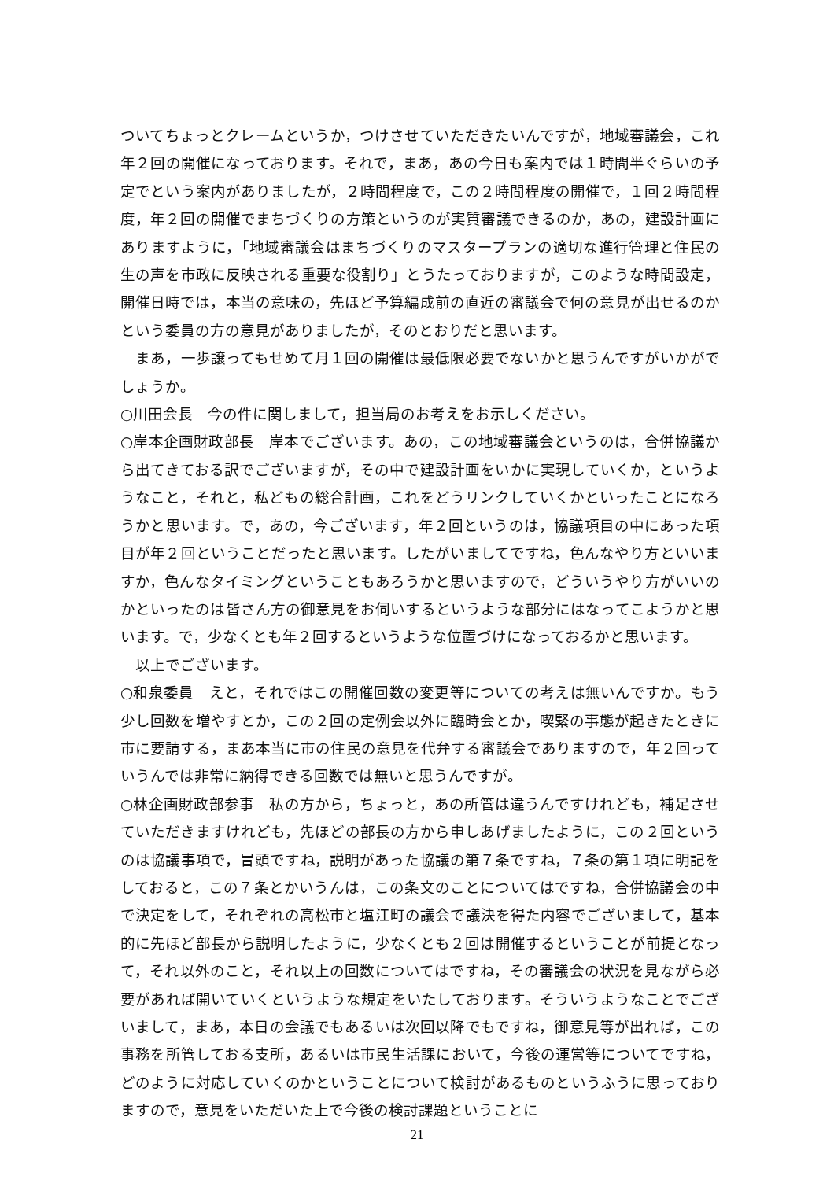ついてちょっとクレームというか，つけさせていただきたいんですが，地域審議会，これ年２回の開催になっております。それで，まあ，あの今日も案内では１時間半ぐらいの予定でという案内がありましたが，２時間程度で，この２時間程度の開催で，１回２時間程度，年２回の開催でまちづくりの方策というのが実質審議できるのか，あの，建設計画にありますように，「地域審議会はまちづくりのマスタープランの適切な進行管理と住民の生の声を市政に反映される重要な役割り」とうたっておりますが，このような時間設定，開催日時では，本当の意味の，先ほど予算編成前の直近の審議会で何の意見が出せるのかという委員の方の意見がありましたが，そのとおりだと思います。
　まあ，一歩譲ってもせめて月１回の開催は最低限必要でないかと思うんですがいかがでしょうか。
○川田会長　今の件に関しまして，担当局のお考えをお示しください。
○岸本企画財政部長　岸本でございます。あの，この地域審議会というのは，合併協議から出てきておる訳でございますが，その中で建設計画をいかに実現していくか，というようなこと，それと，私どもの総合計画，これをどうリンクしていくかといったことになろうかと思います。で，あの，今ございます，年２回というのは，協議項目の中にあった項目が年２回ということだったと思います。したがいましてですね，色んなやり方といいますか，色んなタイミングということもあろうかと思いますので，どういうやり方がいいのかといったのは皆さん方の御意見をお伺いするというような部分にはなってこようかと思います。で，少なくとも年２回するというような位置づけになっておるかと思います。
　以上でございます。
○和泉委員　えと，それではこの開催回数の変更等についての考えは無いんですか。もう少し回数を増やすとか，この２回の定例会以外に臨時会とか，喫緊の事態が起きたときに市に要請する，まあ本当に市の住民の意見を代弁する審議会でありますので，年２回っていうんでは非常に納得できる回数では無いと思うんですが。
○林企画財政部参事　私の方から，ちょっと，あの所管は違うんですけれども，補足させていただきますけれども，先ほどの部長の方から申しあげましたように，この２回というのは協議事項で，冒頭ですね，説明があった協議の第７条ですね，７条の第１項に明記をしておると，この７条とかいうんは，この条文のことについてはですね，合併協議会の中で決定をして，それぞれの高松市と塩江町の議会で議決を得た内容でございまして，基本的に先ほど部長から説明したように，少なくとも２回は開催するということが前提となって，それ以外のこと，それ以上の回数についてはですね，その審議会の状況を見ながら必要があれば開いていくというような規定をいたしております。そういうようなことでございまして，まあ，本日の会議でもあるいは次回以降でもですね，御意見等が出れば，この事務を所管しておる支所，あるいは市民生活課において，今後の運営等についてですね，どのように対応していくのかということについて検討があるものというふうに思っておりますので，意見をいただいた上で今後の検討課題ということに
21